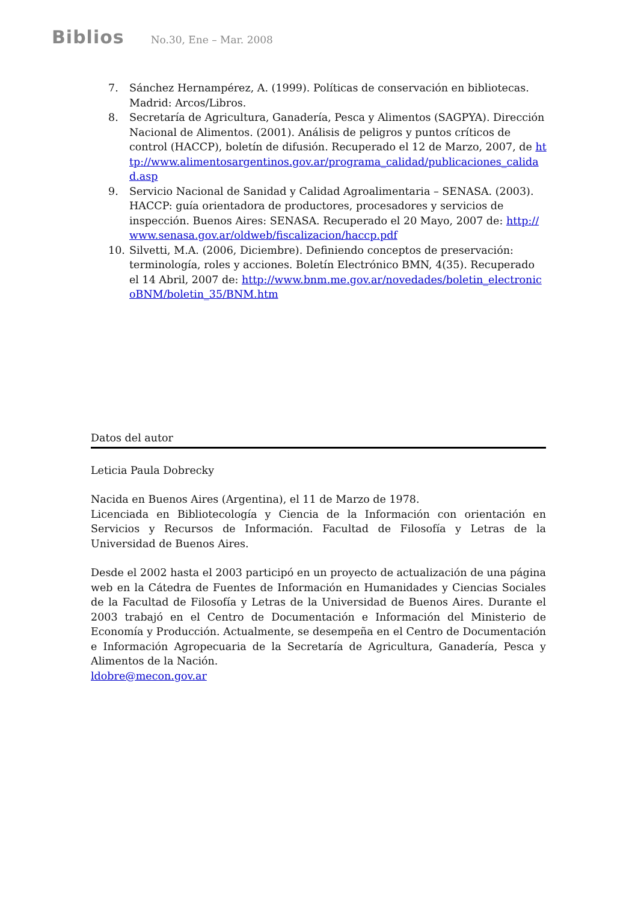Biblios No.30, Ene – Mar. 2008
7. Sánchez Hernampérez, A. (1999). Políticas de conservación en bibliotecas. Madrid: Arcos/Libros.
8. Secretaría de Agricultura, Ganadería, Pesca y Alimentos (SAGPYA). Dirección Nacional de Alimentos. (2001). Análisis de peligros y puntos críticos de control (HACCP), boletín de difusión. Recuperado el 12 de Marzo, 2007, de http://www.alimentosargentinos.gov.ar/programa_calidad/publicaciones_calidad.asp
9. Servicio Nacional de Sanidad y Calidad Agroalimentaria – SENASA. (2003). HACCP: guía orientadora de productores, procesadores y servicios de inspección. Buenos Aires: SENASA. Recuperado el 20 Mayo, 2007 de: http://www.senasa.gov.ar/oldweb/fiscalizacion/haccp.pdf
10. Silvetti, M.A. (2006, Diciembre). Definiendo conceptos de preservación: terminología, roles y acciones. Boletín Electrónico BMN, 4(35). Recuperado el 14 Abril, 2007 de: http://www.bnm.me.gov.ar/novedades/boletin_electronicoBNM/boletin_35/BNM.htm
Datos del autor
Leticia Paula Dobrecky
Nacida en Buenos Aires (Argentina), el 11 de Marzo de 1978.
Licenciada en Bibliotecología y Ciencia de la Información con orientación en Servicios y Recursos de Información. Facultad de Filosofía y Letras de la Universidad de Buenos Aires.
Desde el 2002 hasta el 2003 participó en un proyecto de actualización de una página web en la Cátedra de Fuentes de Información en Humanidades y Ciencias Sociales de la Facultad de Filosofía y Letras de la Universidad de Buenos Aires. Durante el 2003 trabajó en el Centro de Documentación e Información del Ministerio de Economía y Producción. Actualmente, se desempeña en el Centro de Documentación e Información Agropecuaria de la Secretaría de Agricultura, Ganadería, Pesca y Alimentos de la Nación.
ldobre@mecon.gov.ar